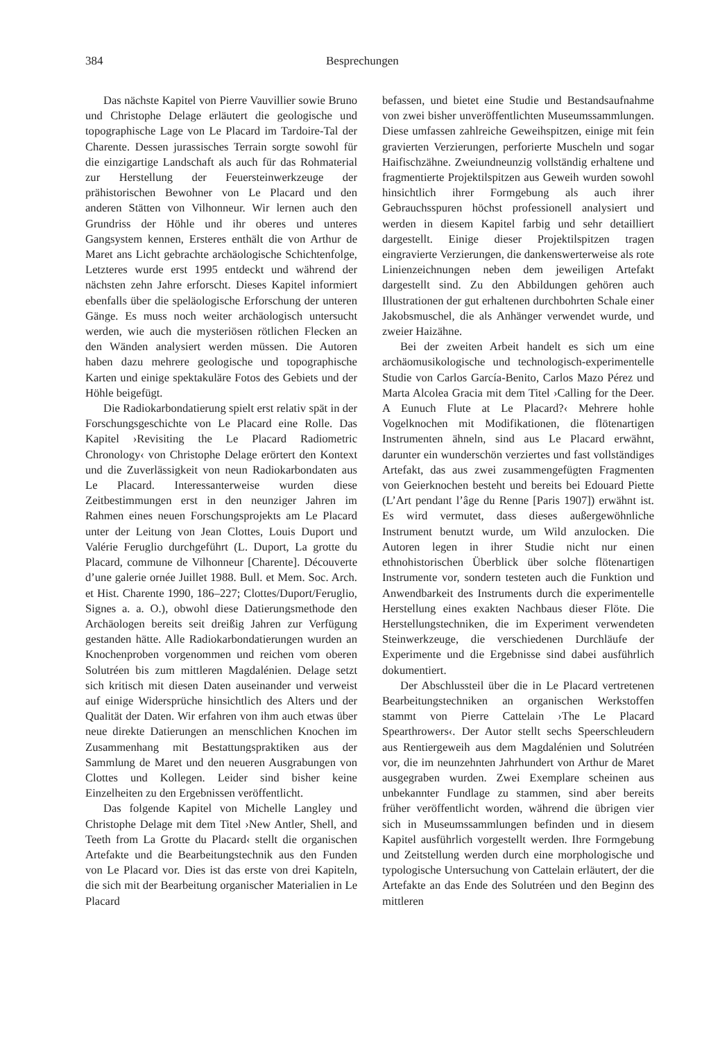384 Besprechungen
Das nächste Kapitel von Pierre Vauvillier sowie Bruno und Christophe Delage erläutert die geologische und topographische Lage von Le Placard im Tardoire-Tal der Charente. Dessen jurassisches Terrain sorgte sowohl für die einzigartige Landschaft als auch für das Rohmaterial zur Herstellung der Feuersteinwerkzeuge der prähistorischen Bewohner von Le Placard und den anderen Stätten von Vilhonneur. Wir lernen auch den Grundriss der Höhle und ihr oberes und unteres Gangsystem kennen, Ersteres enthält die von Arthur de Maret ans Licht gebrachte archäologische Schichtenfolge, Letzteres wurde erst 1995 entdeckt und während der nächsten zehn Jahre erforscht. Dieses Kapitel informiert ebenfalls über die speläologische Erforschung der unteren Gänge. Es muss noch weiter archäologisch untersucht werden, wie auch die mysteriösen rötlichen Flecken an den Wänden analysiert werden müssen. Die Autoren haben dazu mehrere geologische und topographische Karten und einige spektakuläre Fotos des Gebiets und der Höhle beigefügt.
Die Radiokarbondatierung spielt erst relativ spät in der Forschungsgeschichte von Le Placard eine Rolle. Das Kapitel ›Revisiting the Le Placard Radiometric Chronology‹ von Christophe Delage erörtert den Kontext und die Zuverlässigkeit von neun Radiokarbondaten aus Le Placard. Interessanterweise wurden diese Zeitbestimmungen erst in den neunziger Jahren im Rahmen eines neuen Forschungsprojekts am Le Placard unter der Leitung von Jean Clottes, Louis Duport und Valérie Feruglio durchgeführt (L. Duport, La grotte du Placard, commune de Vilhonneur [Charente]. Découverte d’une galerie ornée Juillet 1988. Bull. et Mem. Soc. Arch. et Hist. Charente 1990, 186–227; Clottes/Duport/Feruglio, Signes a. a. O.), obwohl diese Datierungsmethode den Archäologen bereits seit dreißig Jahren zur Verfügung gestanden hätte. Alle Radiokarbondatierungen wurden an Knochenproben vorgenommen und reichen vom oberen Solutréen bis zum mittleren Magdalénien. Delage setzt sich kritisch mit diesen Daten auseinander und verweist auf einige Widersprüche hinsichtlich des Alters und der Qualität der Daten. Wir erfahren von ihm auch etwas über neue direkte Datierungen an menschlichen Knochen im Zusammenhang mit Bestattungspraktiken aus der Sammlung de Maret und den neueren Ausgrabungen von Clottes und Kollegen. Leider sind bisher keine Einzelheiten zu den Ergebnissen veröffentlicht.
Das folgende Kapitel von Michelle Langley und Christophe Delage mit dem Titel ›New Antler, Shell, and Teeth from La Grotte du Placard‹ stellt die organischen Artefakte und die Bearbeitungstechnik aus den Funden von Le Placard vor. Dies ist das erste von drei Kapiteln, die sich mit der Bearbeitung organischer Materialien in Le Placard
befassen, und bietet eine Studie und Bestandsaufnahme von zwei bisher unveröffentlichten Museumssammlungen. Diese umfassen zahlreiche Geweihspitzen, einige mit fein gravierten Verzierungen, perforierte Muscheln und sogar Haifischzähne. Zweiundneunzig vollständig erhaltene und fragmentierte Projektilspitzen aus Geweih wurden sowohl hinsichtlich ihrer Formgebung als auch ihrer Gebrauchsspuren höchst professionell analysiert und werden in diesem Kapitel farbig und sehr detailliert dargestellt. Einige dieser Projektilspitzen tragen eingravierte Verzierungen, die dankenswerterweise als rote Linienzeichnungen neben dem jeweiligen Artefakt dargestellt sind. Zu den Abbildungen gehören auch Illustrationen der gut erhaltenen durchbohrten Schale einer Jakobsmuschel, die als Anhänger verwendet wurde, und zweier Haizähne.
Bei der zweiten Arbeit handelt es sich um eine archäomusikologische und technologisch-experimentelle Studie von Carlos García-Benito, Carlos Mazo Pérez und Marta Alcolea Gracia mit dem Titel ›Calling for the Deer. A Eunuch Flute at Le Placard?‹ Mehrere hohle Vogelknochen mit Modifikationen, die flötenartigen Instrumenten ähneln, sind aus Le Placard erwähnt, darunter ein wunderschön verziertes und fast vollständiges Artefakt, das aus zwei zusammengefügten Fragmenten von Geierknochen besteht und bereits bei Edouard Piette (L’Art pendant l’âge du Renne [Paris 1907]) erwähnt ist. Es wird vermutet, dass dieses außergewöhnliche Instrument benutzt wurde, um Wild anzulocken. Die Autoren legen in ihrer Studie nicht nur einen ethnohistorischen Überblick über solche flötenartigen Instrumente vor, sondern testeten auch die Funktion und Anwendbarkeit des Instruments durch die experimentelle Herstellung eines exakten Nachbaus dieser Flöte. Die Herstellungstechniken, die im Experiment verwendeten Steinwerkzeuge, die verschiedenen Durchläufe der Experimente und die Ergebnisse sind dabei ausführlich dokumentiert.
Der Abschlussteil über die in Le Placard vertretenen Bearbeitungstechniken an organischen Werkstoffen stammt von Pierre Cattelain ›The Le Placard Spearthrowers‹. Der Autor stellt sechs Speerschleudern aus Rentiergeweih aus dem Magdalénien und Solutréen vor, die im neunzehnten Jahrhundert von Arthur de Maret ausgegraben wurden. Zwei Exemplare scheinen aus unbekannter Fundlage zu stammen, sind aber bereits früher veröffentlicht worden, während die übrigen vier sich in Museumssammlungen befinden und in diesem Kapitel ausführlich vorgestellt werden. Ihre Formgebung und Zeitstellung werden durch eine morphologische und typologische Untersuchung von Cattelain erläutert, der die Artefakte an das Ende des Solutréen und den Beginn des mittleren